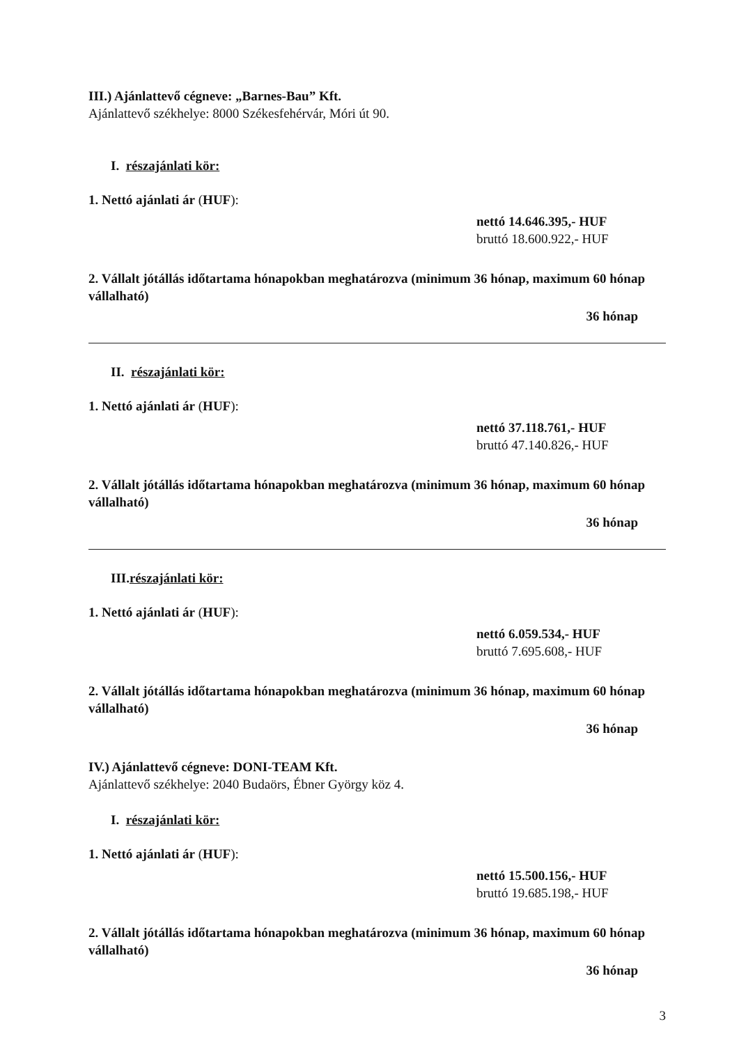III.) Ajánlattevő cégneve: „Barnes-Bau” Kft.
Ajánlattevő székhelye: 8000 Székesfehérvár, Móri út 90.
I. részajánlati kör:
1. Nettó ajánlati ár (HUF):
nettó 14.646.395,- HUF
bruttó 18.600.922,- HUF
2. Vállalt jótállás időtartama hónapokban meghatározva (minimum 36 hónap, maximum 60 hónap vállalható)
36 hónap
II. részajánlati kör:
1. Nettó ajánlati ár (HUF):
nettó 37.118.761,- HUF
bruttó 47.140.826,- HUF
2. Vállalt jótállás időtartama hónapokban meghatározva (minimum 36 hónap, maximum 60 hónap vállalható)
36 hónap
III.részajánlati kör:
1. Nettó ajánlati ár (HUF):
nettó 6.059.534,- HUF
bruttó 7.695.608,- HUF
2. Vállalt jótállás időtartama hónapokban meghatározva (minimum 36 hónap, maximum 60 hónap vállalható)
36 hónap
IV.) Ajánlattevő cégneve: DONI-TEAM Kft.
Ajánlattevő székhelye: 2040 Budaörs, Ébner György köz 4.
I. részajánlati kör:
1. Nettó ajánlati ár (HUF):
nettó 15.500.156,- HUF
bruttó 19.685.198,- HUF
2. Vállalt jótállás időtartama hónapokban meghatározva (minimum 36 hónap, maximum 60 hónap vállalható)
36 hónap
3